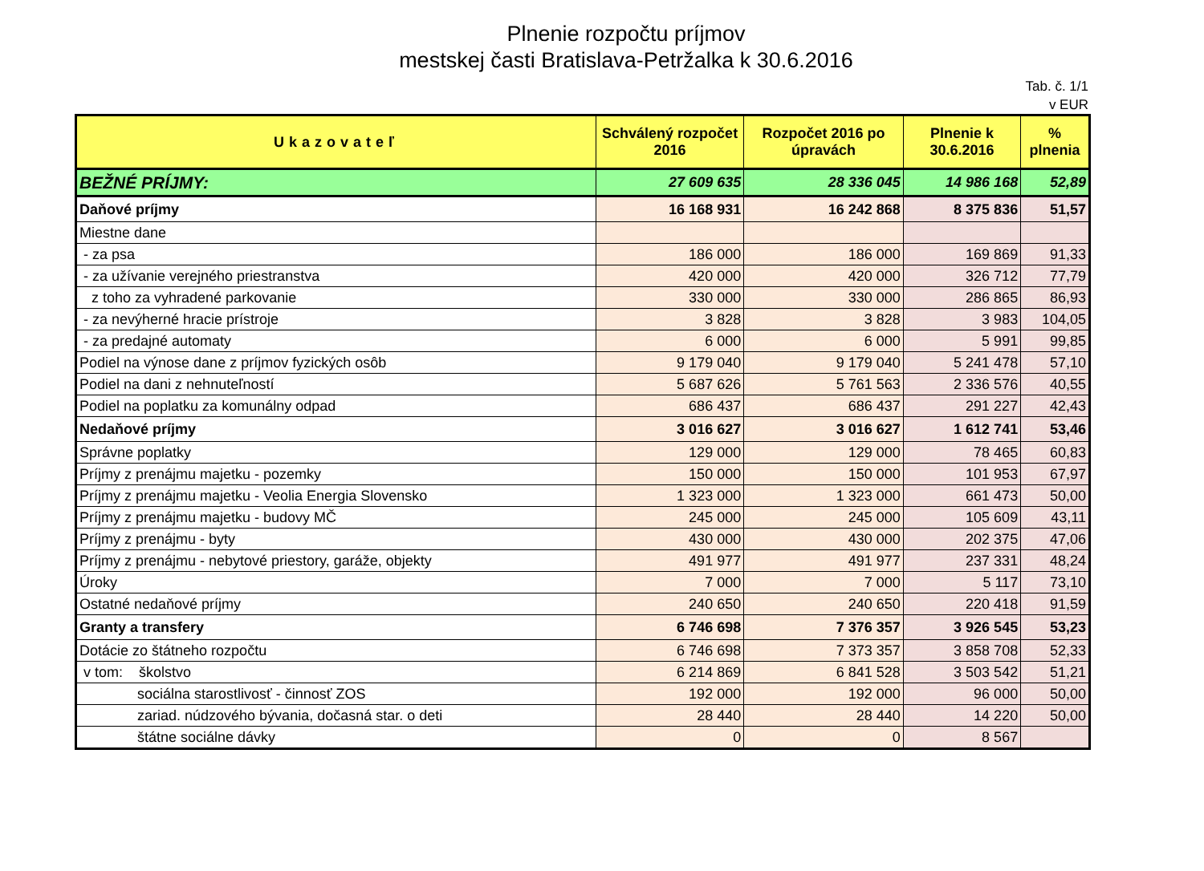Plnenie rozpočtu príjmov
mestskej časti Bratislava-Petržalka k 30.6.2016
Tab. č. 1/1
v EUR
| Ukazovateľ | Schválený rozpočet 2016 | Rozpočet 2016 po úpravách | Plnenie k 30.6.2016 | % plnenia |
| --- | --- | --- | --- | --- |
| BEŽNÉ PRÍJMY: | 27 609 635 | 28 336 045 | 14 986 168 | 52,89 |
| Daňové príjmy | 16 168 931 | 16 242 868 | 8 375 836 | 51,57 |
| Miestne dane | | | | |
| - za psa | 186 000 | 186 000 | 169 869 | 91,33 |
| - za užívanie verejného priestranstva | 420 000 | 420 000 | 326 712 | 77,79 |
| z toho za vyhradené parkovanie | 330 000 | 330 000 | 286 865 | 86,93 |
| - za nevýherné hracie prístroje | 3 828 | 3 828 | 3 983 | 104,05 |
| - za predajné automaty | 6 000 | 6 000 | 5 991 | 99,85 |
| Podiel na výnose dane z príjmov fyzických osôb | 9 179 040 | 9 179 040 | 5 241 478 | 57,10 |
| Podiel na dani z nehnuteľností | 5 687 626 | 5 761 563 | 2 336 576 | 40,55 |
| Podiel na poplatku za komunálny odpad | 686 437 | 686 437 | 291 227 | 42,43 |
| Nedaňové príjmy | 3 016 627 | 3 016 627 | 1 612 741 | 53,46 |
| Správne poplatky | 129 000 | 129 000 | 78 465 | 60,83 |
| Príjmy z prenájmu majetku - pozemky | 150 000 | 150 000 | 101 953 | 67,97 |
| Príjmy z prenájmu majetku - Veolia Energia Slovensko | 1 323 000 | 1 323 000 | 661 473 | 50,00 |
| Príjmy z prenájmu majetku - budovy MČ | 245 000 | 245 000 | 105 609 | 43,11 |
| Príjmy z prenájmu - byty | 430 000 | 430 000 | 202 375 | 47,06 |
| Príjmy z prenájmu - nebytové priestory, garáže, objekty | 491 977 | 491 977 | 237 331 | 48,24 |
| Úroky | 7 000 | 7 000 | 5 117 | 73,10 |
| Ostatné nedaňové príjmy | 240 650 | 240 650 | 220 418 | 91,59 |
| Granty a transfery | 6 746 698 | 7 376 357 | 3 926 545 | 53,23 |
| Dotácie zo štátneho rozpočtu | 6 746 698 | 7 373 357 | 3 858 708 | 52,33 |
| v tom: školstvo | 6 214 869 | 6 841 528 | 3 503 542 | 51,21 |
| sociálna starostlivosť - činnosť ZOS | 192 000 | 192 000 | 96 000 | 50,00 |
| zariad. núdzového bývania, dočasná star. o deti | 28 440 | 28 440 | 14 220 | 50,00 |
| štátne sociálne dávky | 0 | 0 | 8 567 | |